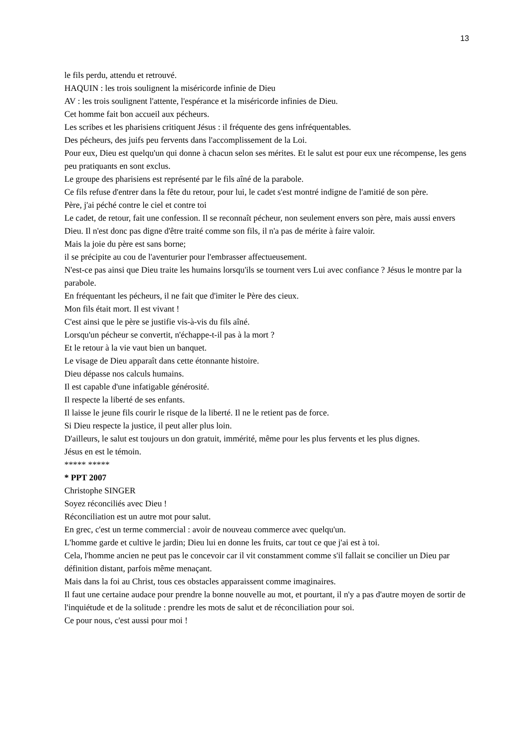13
le fils perdu, attendu et retrouvé.
HAQUIN : les trois soulignent la miséricorde infinie de Dieu
AV : les trois soulignent l'attente, l'espérance et la miséricorde infinies de Dieu.
Cet homme fait bon accueil aux pécheurs.
Les scribes et les pharisiens critiquent Jésus : il fréquente des gens infréquentables.
Des pécheurs, des juifs peu fervents dans l'accomplissement de la Loi.
Pour eux, Dieu est quelqu'un qui donne à chacun selon ses mérites. Et le salut est pour eux une récompense, les gens peu pratiquants en sont exclus.
Le groupe des pharisiens est représenté par le fils aîné de la parabole.
Ce fils refuse d'entrer dans la fête du retour, pour lui, le cadet s'est montré indigne de l'amitié de son père.
Père, j'ai péché contre le ciel et contre toi
Le cadet, de retour, fait une confession. Il se reconnaît pécheur, non seulement envers son père, mais aussi envers Dieu. Il n'est donc pas digne d'être traité comme son fils, il n'a pas de mérite à faire valoir.
Mais la joie du père est sans borne;
il se précipite au cou de l'aventurier pour l'embrasser affectueusement.
N'est-ce pas ainsi que Dieu traite les humains lorsqu'ils se tournent vers Lui avec confiance ? Jésus le montre par la parabole.
En fréquentant les pécheurs, il ne fait que d'imiter le Père des cieux.
Mon fils était mort. Il est vivant !
C'est ainsi que le père se justifie vis-à-vis du fils aîné.
Lorsqu'un pécheur se convertit, n'échappe-t-il pas à la mort ?
Et le retour à la vie vaut bien un banquet.
Le visage de Dieu apparaît dans cette étonnante histoire.
Dieu dépasse nos calculs humains.
Il est capable d'une infatigable générosité.
Il respecte la liberté de ses enfants.
Il laisse le jeune fils courir le risque de la liberté. Il ne le retient pas de force.
Si Dieu respecte la justice, il peut aller plus loin.
D'ailleurs, le salut est toujours un don gratuit, immérité, même pour les plus fervents et les plus dignes.
Jésus en est le témoin.
***** *****
* PPT 2007
Christophe SINGER
Soyez réconciliés avec Dieu !
Réconciliation est un autre mot pour salut.
En grec, c'est un terme commercial : avoir de nouveau commerce avec quelqu'un.
L'homme garde et cultive le jardin; Dieu lui en donne les fruits, car tout ce que j'ai est à toi.
Cela, l'homme ancien ne peut pas le concevoir car il vit constamment comme s'il fallait se concilier un Dieu par définition distant, parfois même menaçant.
Mais dans la foi au Christ, tous ces obstacles apparaissent comme imaginaires.
Il faut une certaine audace pour prendre la bonne nouvelle au mot, et pourtant, il n'y a pas d'autre moyen de sortir de l'inquiétude et de la solitude : prendre les mots de salut et de réconciliation pour soi.
Ce pour nous, c'est aussi pour moi !